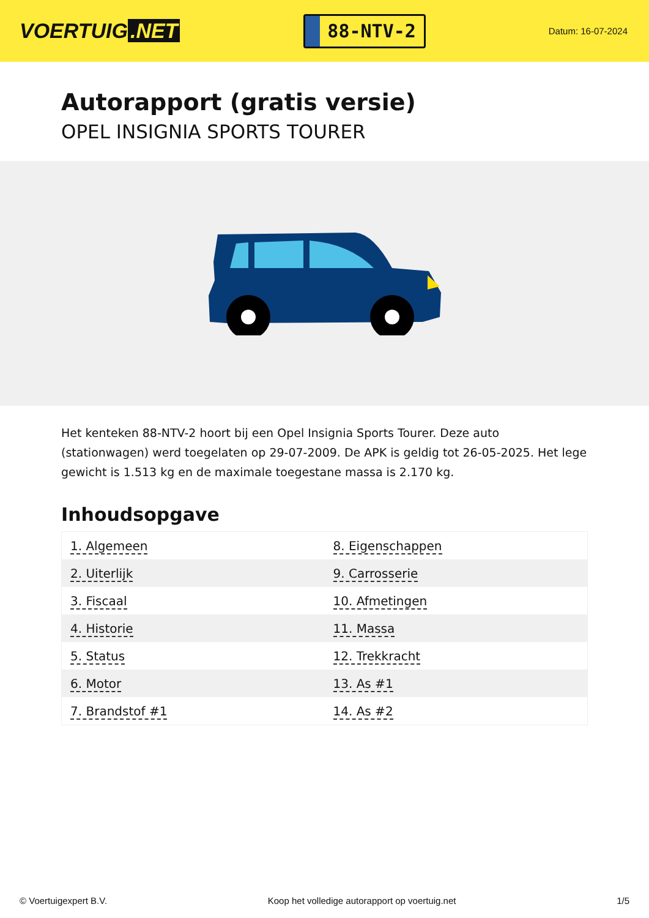VOERTUIG.NET
88-NTV-2
Datum: 16-07-2024
Autorapport (gratis versie)
OPEL INSIGNIA SPORTS TOURER
Het kenteken 88-NTV-2 hoort bij een Opel Insignia Sports Tourer. Deze auto (stationwagen) werd toegelaten op 29-07-2009. De APK is geldig tot 26-05-2025. Het lege gewicht is 1.513 kg en de maximale toegestane massa is 2.170 kg.
Inhoudsopgave
| 1. Algemeen | 8. Eigenschappen |
| 2. Uiterlijk | 9. Carrosserie |
| 3. Fiscaal | 10. Afmetingen |
| 4. Historie | 11. Massa |
| 5. Status | 12. Trekkracht |
| 6. Motor | 13. As #1 |
| 7. Brandstof #1 | 14. As #2 |
© Voertuigexpert B.V. Koop het volledige autorapport op voertuig.net 1/5